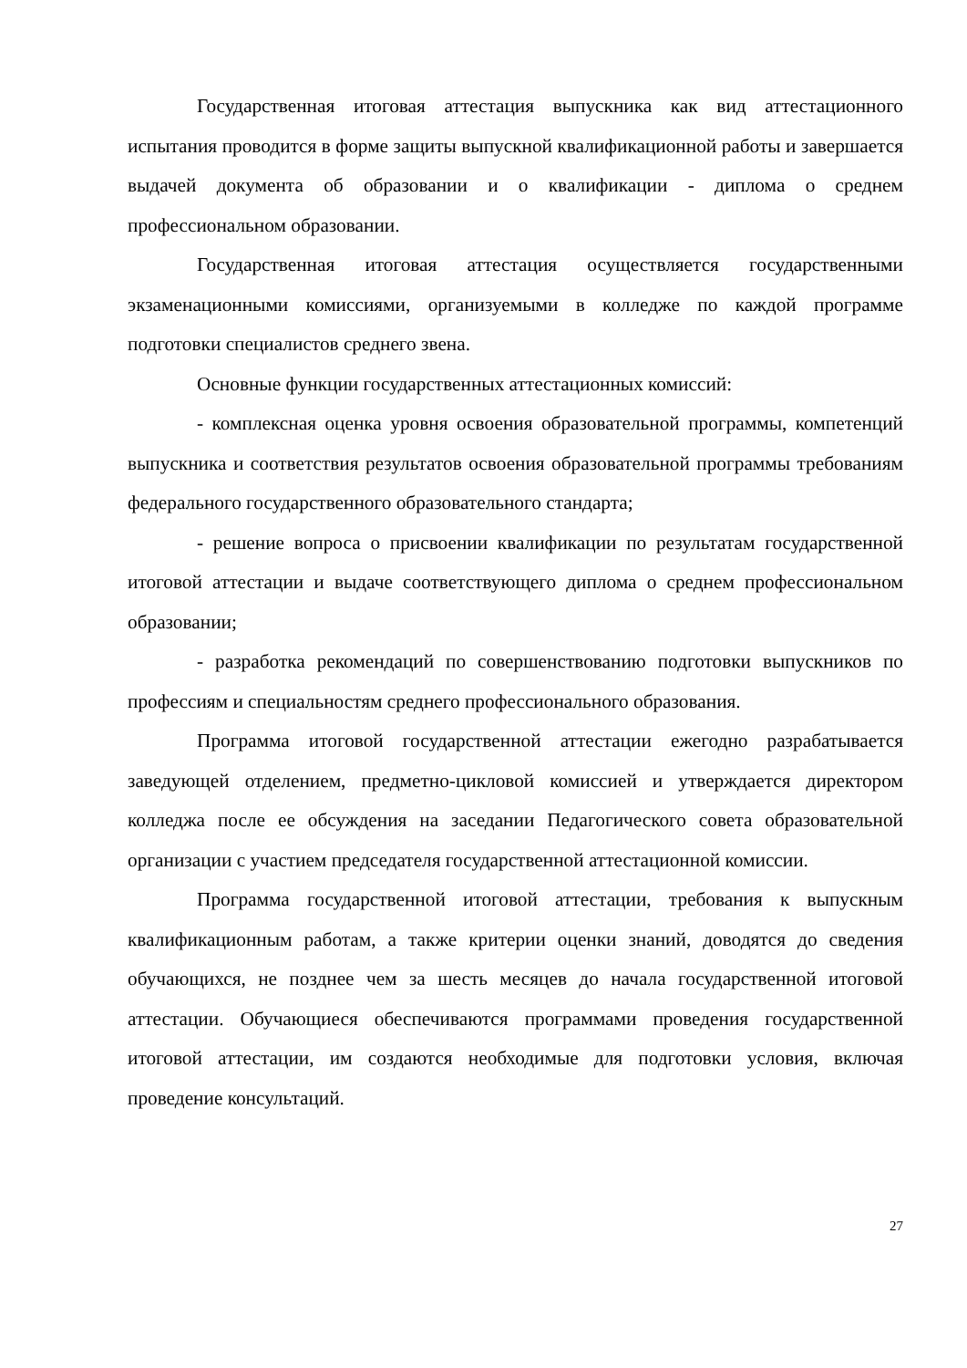Государственная итоговая аттестация выпускника как вид аттестационного испытания проводится в форме защиты выпускной квалификационной работы и завершается выдачей документа об образовании и о квалификации - диплома о среднем профессиональном образовании.
Государственная итоговая аттестация осуществляется государственными экзаменационными комиссиями, организуемыми в колледже по каждой программе подготовки специалистов среднего звена.
Основные функции государственных аттестационных комиссий:
- комплексная оценка уровня освоения образовательной программы, компетенций выпускника и соответствия результатов освоения образовательной программы требованиям федерального государственного образовательного стандарта;
- решение вопроса о присвоении квалификации по результатам государственной итоговой аттестации и выдаче соответствующего диплома о среднем профессиональном образовании;
- разработка рекомендаций по совершенствованию подготовки выпускников по профессиям и специальностям среднего профессионального образования.
Программа итоговой государственной аттестации ежегодно разрабатывается заведующей отделением, предметно-цикловой комиссией и утверждается директором колледжа после ее обсуждения на заседании Педагогического совета образовательной организации с участием председателя государственной аттестационной комиссии.
Программа государственной итоговой аттестации, требования к выпускным квалификационным работам, а также критерии оценки знаний, доводятся до сведения обучающихся, не позднее чем за шесть месяцев до начала государственной итоговой аттестации. Обучающиеся обеспечиваются программами проведения государственной итоговой аттестации, им создаются необходимые для подготовки условия, включая проведение консультаций.
27